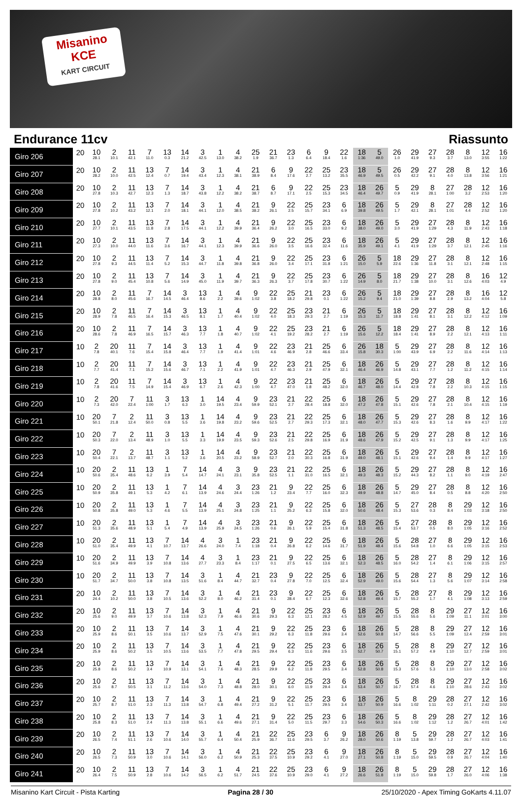Misanino
KCE
KART CIRCUIT
Endurance 11cv Riassunto
| Giro 206 | 20 | 10 28.1 | 2 10.1 | 11 42.1 | 7 11.0 | 13 0.3 | 14 21.2 | 3 42.5 | 1 13.0 | 4 38.2 | 25 1.9 | 21 36.7 | 23 1.3 | 6 6.4 | 9 18.4 | 22 1.6 | 18 1:36 | 5 49.0 | 26 1.0 | 29 41.9 | 27 9.3 | 28 3.7 | 8 13.0 | 12 3:55 | 16 1:22 |
| Giro 207 | 20 | 10 28.2 | 2 10.0 | 11 42.5 | 13 12.4 | 7 0.7 | 14 19.4 | 3 43.4 | 1 12.3 | 4 38.1 | 21 38.9 | 6 8.4 | 9 17.6 | 22 2.7 | 25 13.2 | 23 35.5 | 18 46.9 | 5 49.5 | 26 0.5 | 29 42.2 | 27 9.1 | 28 4.0 | 8 13.8 | 12 3:56 | 16 1:21 |
| Giro 208 | 20 | 10 27.8 | 2 10.3 | 11 42.7 | 13 12.3 | 7 1.3 | 14 18.7 | 3 43.8 | 1 12.2 | 4 38.2 | 21 38.7 | 6 8.7 | 9 17.1 | 22 2.5 | 25 15.3 | 23 34.5 | 18 46.4 | 26 49.7 | 5 0.9 | 29 41.9 | 8 28.1 | 27 1:00 | 28 3.2 | 12 2:53 | 16 1:20 |
| Giro 209 | 20 | 10 27.8 | 2 10.2 | 11 43.2 | 13 12.1 | 7 2.0 | 14 18.1 | 3 44.1 | 1 12.0 | 4 38.5 | 21 38.2 | 9 26.1 | 22 2.5 | 25 15.7 | 23 34.1 | 6 6.9 | 18 39.8 | 26 49.5 | 5 1.7 | 29 42.1 | 8 28.1 | 27 1:01 | 28 4.4 | 12 2:52 | 16 1:20 |
| Giro 210 | 20 | 10 27.7 | 2 10.1 | 11 43.5 | 13 11.8 | 7 2.8 | 14 17.5 | 3 44.1 | 1 12.2 | 4 39.9 | 21 36.4 | 9 26.2 | 22 3.0 | 25 16.5 | 23 33.0 | 6 9.2 | 18 38.0 | 26 49.0 | 5 3.0 | 29 41.9 | 27 1:29 | 28 4.3 | 8 11.9 | 12 2:43 | 16 1:18 |
| Giro 211 | 20 | 10 27.3 | 2 10.0 | 11 44.0 | 13 11.6 | 7 3.6 | 14 16.7 | 3 44.1 | 1 12.3 | 4 39.9 | 21 36.6 | 9 26.0 | 22 3.5 | 25 16.6 | 23 32.4 | 6 11.6 | 18 35.9 | 26 49.1 | 5 4.1 | 29 41.9 | 27 1:29 | 28 3.7 | 8 12.1 | 12 2:45 | 16 1:16 |
| Giro 212 | 20 | 10 27.8 | 2 9.3 | 11 44.5 | 13 11.4 | 7 5.2 | 14 15.3 | 3 44.7 | 1 11.8 | 4 39.8 | 21 36.8 | 9 26.0 | 22 3.4 | 25 17.1 | 23 31.8 | 6 1:21 | 26 15.0 | 5 5.9 | 18 22.6 | 29 1:36 | 27 11.8 | 28 3.1 | 8 12.1 | 12 2:48 | 16 1:15 |
| Giro 213 | 20 | 10 27.8 | 2 9.0 | 11 45.4 | 13 10.8 | 7 5.6 | 14 14.9 | 3 45.0 | 1 11.9 | 4 39.7 | 21 36.3 | 9 26.3 | 22 3.7 | 25 17.8 | 23 30.7 | 6 1:22 | 26 14.9 | 5 8.0 | 18 21.7 | 29 1:38 | 27 10.0 | 28 3.1 | 8 12.6 | 16 4:03 | 12 4.9 |
| Giro 214 | 20 | 10 28.8 | 2 8.0 | 11 45.6 | 7 16.7 | 14 14.5 | 3 46.4 | 13 8.6 | 1 2.2 | 4 39.6 | 9 1:02 | 22 3.8 | 25 18.2 | 21 29.8 | 23 0.1 | 6 1:22 | 26 15.2 | 5 9.4 | 18 21.0 | 29 1:39 | 27 8.8 | 28 2.9 | 8 13.2 | 16 4:04 | 12 5.8 |
| Giro 215 | 20 | 10 28.9 | 2 7.8 | 11 46.5 | 7 16.4 | 14 15.3 | 3 46.5 | 13 8.1 | 1 1.7 | 4 40.4 | 9 1:02 | 22 4.0 | 25 18.3 | 23 29.3 | 21 2.7 | 6 1:19 | 26 15.3 | 5 11.7 | 18 18.8 | 29 1:41 | 27 8.1 | 28 3.1 | 8 12.2 | 12 4:12 | 16 1:09 |
| Giro 216 | 20 | 10 28.6 | 2 7.8 | 11 46.9 | 7 16.5 | 14 15.7 | 3 46.3 | 13 7.7 | 1 1.8 | 4 40.7 | 9 1:02 | 22 4.1 | 25 19.2 | 23 28.2 | 21 2.7 | 6 1:19 | 26 15.6 | 5 12.2 | 18 18.4 | 29 1:41 | 27 8.9 | 28 2.2 | 8 12.1 | 12 4:13 | 16 1:11 |
| Giro 217 | 10 | 2 7.8 | 20 40.1 | 11 7.6 | 7 15.4 | 14 15.8 | 3 46.4 | 13 7.7 | 1 1.9 | 4 41.4 | 9 1:01 | 22 4.6 | 23 46.9 | 21 2.8 | 25 46.6 | 6 33.4 | 26 15.8 | 18 30.3 | 5 1:00 | 29 43.9 | 27 6.9 | 28 2.2 | 8 11.6 | 12 4:14 | 16 1:13 |
| Giro 218 | 10 | 2 7.7 | 20 41.4 | 11 7.1 | 7 15.2 | 14 15.6 | 3 46.7 | 13 7.1 | 1 2.2 | 4 41.9 | 9 1:01 | 22 4.7 | 23 46.3 | 21 2.9 | 25 47.9 | 6 32.1 | 18 46.4 | 26 46.9 | 5 14.8 | 29 43.1 | 27 7.7 | 28 1.2 | 8 11.2 | 12 4:15 | 16 1:14 |
| Giro 219 | 10 | 2 7.8 | 20 41.6 | 11 7.5 | 7 14.9 | 14 15.4 | 3 46.9 | 13 6.7 | 1 2.6 | 4 42.3 | 9 1:00 | 22 4.7 | 23 47.0 | 21 1.8 | 25 48.2 | 6 32.0 | 18 46.7 | 26 48.0 | 5 14.4 | 29 42.8 | 27 7.8 | 28 2.2 | 8 10.3 | 12 4:15 | 16 1:15 |
| Giro 220 | 10 | 2 7.3 | 20 42.0 | 7 22.4 | 11 1:00 | 3 1.7 | 13 6.3 | 1 3.0 | 14 19.5 | 4 23.4 | 9 59.9 | 23 52.1 | 21 2.7 | 22 28.4 | 25 18.8 | 6 32.0 | 18 47.2 | 26 47.8 | 5 15.1 | 29 42.6 | 27 7.8 | 28 2.1 | 8 10.4 | 12 4:15 | 16 1:19 |
| Giro 221 | 10 | 20 50.1 | 7 21.8 | 2 12.4 | 11 50.0 | 3 0.8 | 13 5.5 | 1 3.6 | 14 19.8 | 4 23.2 | 9 59.6 | 23 52.5 | 21 2.7 | 22 29.3 | 25 17.3 | 6 32.1 | 18 48.0 | 26 47.7 | 5 15.3 | 29 42.6 | 27 8.3 | 28 1.6 | 8 9.9 | 12 4:17 | 16 1:22 |
| Giro 222 | 10 | 20 50.3 | 7 22.0 | 2 13.4 | 11 48.9 | 3 1.0 | 13 5.5 | 1 3.3 | 14 19.9 | 4 23.5 | 9 59.3 | 23 52.6 | 21 2.5 | 22 29.8 | 25 16.9 | 6 31.9 | 18 48.6 | 26 47.9 | 5 15.2 | 29 42.5 | 27 9.1 | 28 1.3 | 8 9.9 | 12 4:17 | 16 1:25 |
| Giro 223 | 10 | 20 50.4 | 7 22.1 | 2 13.7 | 11 48.7 | 3 1.1 | 13 5.2 | 1 3.6 | 14 20.5 | 4 23.2 | 9 58.9 | 23 52.7 | 21 2.0 | 22 30.3 | 25 16.8 | 6 31.9 | 18 49.0 | 26 48.1 | 5 15.1 | 29 42.6 | 27 9.4 | 28 1.4 | 8 9.9 | 12 4:17 | 16 1:27 |
| Giro 224 | 10 | 20 50.6 | 2 35.4 | 11 48.6 | 13 6.2 | 1 3.9 | 7 5.4 | 14 14.7 | 4 24.1 | 3 23.1 | 9 35.8 | 23 52.5 | 21 1.1 | 22 31.0 | 25 16.5 | 6 32.1 | 18 49.3 | 26 48.3 | 5 15.2 | 29 44.3 | 27 8.2 | 28 1.1 | 8 9.0 | 12 4:19 | 16 2:47 |
| Giro 225 | 10 | 20 50.9 | 2 35.8 | 11 49.1 | 13 5.3 | 1 4.2 | 7 6.1 | 14 13.9 | 4 24.6 | 3 24.4 | 23 1:26 | 21 1.2 | 9 23.4 | 22 7.7 | 25 16.0 | 6 32.3 | 18 49.9 | 26 48.8 | 5 14.7 | 29 45.0 | 27 8.4 | 28 0.5 | 8 8.8 | 12 4:20 | 16 2:50 |
| Giro 226 | 10 | 20 50.8 | 2 35.8 | 11 49.0 | 13 5.3 | 1 4.6 | 7 5.5 | 14 13.9 | 4 25.1 | 3 24.8 | 23 1:25 | 21 1.1 | 9 25.2 | 22 6.3 | 25 15.8 | 6 32.0 | 18 50.6 | 26 48.4 | 5 15.3 | 27 53.6 | 28 0.3 | 8 8.4 | 29 1:03 | 12 3:18 | 16 2:50 |
| Giro 227 | 10 | 20 51.3 | 2 35.6 | 11 48.9 | 13 5.1 | 1 5.4 | 7 4.9 | 14 13.9 | 4 25.9 | 3 24.5 | 23 1:26 | 21 0.6 | 9 26.1 | 22 5.9 | 25 15.4 | 6 31.8 | 18 51.3 | 26 48.5 | 5 15.4 | 27 53.7 | 28 0.5 | 8 8.0 | 29 1:05 | 12 3:16 | 16 2:52 |
| Giro 228 | 10 | 20 51.0 | 2 35.4 | 11 49.9 | 13 4.1 | 7 10.7 | 14 13.7 | 4 26.6 | 3 24.0 | 1 7.4 | 23 1:18 | 21 0.4 | 9 26.8 | 22 6.2 | 25 14.6 | 6 31.7 | 18 51.9 | 26 48.4 | 5 15.6 | 28 54.8 | 27 1.0 | 8 6.6 | 29 1:05 | 12 3:15 | 16 2:53 |
| Giro 229 | 10 | 20 51.6 | 2 34.9 | 11 49.9 | 13 3.9 | 7 10.8 | 14 13.6 | 4 27.7 | 3 23.3 | 1 8.4 | 23 1:17 | 21 0.1 | 9 27.5 | 22 6.5 | 25 13.6 | 6 32.1 | 18 52.3 | 26 48.5 | 5 16.0 | 28 54.2 | 27 1.4 | 8 6.1 | 29 1:06 | 12 3:15 | 16 2:57 |
| Giro 230 | 10 | 20 51.7 | 2 34.7 | 11 50.0 | 13 3.8 | 7 10.8 | 14 13.5 | 3 51.6 | 1 8.4 | 4 44.7 | 21 32.7 | 23 0.4 | 9 27.8 | 22 7.0 | 25 12.5 | 6 32.4 | 18 52.9 | 26 49.0 | 5 15.6 | 28 54.4 | 27 1.3 | 8 5.6 | 29 1:07 | 12 3:14 | 16 2:58 |
| Giro 231 | 20 | 10 24.4 | 2 10.2 | 11 50.0 | 13 3.8 | 7 10.5 | 14 13.6 | 3 52.2 | 1 8.0 | 4 46.2 | 21 31.4 | 23 0.1 | 9 28.4 | 22 6.7 | 25 12.3 | 6 32.6 | 18 52.8 | 26 49.4 | 5 15.7 | 28 55.2 | 27 1.7 | 8 4.1 | 29 1:08 | 12 3:13 | 16 2:59 |
| Giro 232 | 20 | 10 25.6 | 2 9.0 | 11 49.9 | 13 3.7 | 7 10.6 | 14 13.8 | 3 52.3 | 1 7.9 | 4 46.6 | 21 30.6 | 9 29.3 | 22 6.3 | 25 12.1 | 23 28.2 | 6 4.5 | 18 52.9 | 26 49.7 | 5 15.5 | 28 55.6 | 8 5.6 | 29 1:09 | 27 11.1 | 12 3:01 | 16 3:00 |
| Giro 233 | 20 | 10 25.9 | 2 8.6 | 11 50.1 | 13 3.5 | 7 10.6 | 14 13.7 | 3 52.9 | 1 7.5 | 4 47.6 | 21 30.1 | 9 29.2 | 22 6.3 | 25 11.8 | 23 29.6 | 6 3.4 | 18 52.6 | 26 50.8 | 5 14.7 | 28 56.6 | 8 5.5 | 29 1:09 | 27 12.4 | 12 2:59 | 16 3:01 |
| Giro 234 | 20 | 10 25.9 | 2 8.6 | 11 50.2 | 13 3.5 | 7 10.5 | 14 13.6 | 3 53.5 | 1 7.7 | 4 47.8 | 21 29.5 | 9 29.4 | 22 6.3 | 25 11.6 | 23 29.6 | 6 3.5 | 18 52.7 | 26 50.7 | 5 15.1 | 28 57.2 | 8 4.9 | 29 1:10 | 27 12.7 | 12 2:59 | 16 3:01 |
| Giro 235 | 20 | 10 25.8 | 2 8.6 | 11 50.2 | 13 3.4 | 7 10.9 | 14 13.1 | 3 54.1 | 1 7.6 | 4 48.3 | 21 28.5 | 9 29.9 | 22 6.2 | 25 11.8 | 23 29.5 | 6 3.4 | 18 52.8 | 26 50.8 | 5 15.3 | 28 57.6 | 8 5.3 | 29 1:10 | 27 13.0 | 12 2:58 | 16 3:02 |
| Giro 236 | 20 | 10 25.6 | 2 8.7 | 11 50.5 | 13 3.1 | 7 11.2 | 14 13.6 | 3 54.0 | 1 7.3 | 4 48.8 | 21 28.0 | 9 30.1 | 22 6.0 | 25 11.9 | 23 29.4 | 6 3.4 | 18 53.4 | 26 50.7 | 5 16.7 | 28 57.4 | 8 4.6 | 29 1:10 | 27 28.6 | 12 2:43 | 16 3:02 |
| Giro 237 | 20 | 10 25.7 | 2 8.7 | 11 51.0 | 13 2.3 | 7 11.3 | 14 13.8 | 3 54.7 | 1 6.8 | 4 49.4 | 21 27.2 | 9 31.2 | 22 5.1 | 25 11.7 | 23 29.5 | 6 3.4 | 18 53.7 | 26 50.9 | 5 16.6 | 8 1:02 | 29 1:11 | 28 0.2 | 27 27.1 | 12 2:42 | 16 3:02 |
| Giro 238 | 20 | 10 25.8 | 2 8.3 | 11 51.0 | 13 2.4 | 7 11.3 | 14 13.8 | 3 55.1 | 1 6.6 | 4 49.6 | 21 27.1 | 9 31.4 | 22 5.0 | 25 11.5 | 23 29.7 | 6 3.3 | 18 54.6 | 26 50.3 | 5 16.6 | 8 1:02 | 29 1:12 | 28 1.2 | 27 26.7 | 12 4:01 | 16 1:42 |
| Giro 239 | 20 | 10 26.5 | 2 7.4 | 11 51.1 | 13 2.6 | 7 10.6 | 14 14.0 | 3 55.7 | 1 6.4 | 4 50.4 | 21 25.9 | 22 36.7 | 25 11.6 | 23 29.5 | 6 3.7 | 9 26.2 | 18 28.0 | 26 50.6 | 8 1:19 | 5 13.8 | 29 59.7 | 28 1.2 | 27 26.7 | 12 4:03 | 16 1:41 |
| Giro 240 | 20 | 10 26.5 | 2 7.3 | 11 50.9 | 13 3.0 | 7 10.6 | 14 14.1 | 3 56.0 | 1 6.2 | 4 50.9 | 21 25.3 | 22 37.5 | 25 10.9 | 23 29.2 | 6 4.1 | 9 27.0 | 18 27.1 | 26 50.8 | 8 1:19 | 5 15.0 | 29 59.5 | 28 0.9 | 27 26.7 | 12 4:04 | 16 1:40 |
| Giro 241 | 20 | 10 26.4 | 2 7.5 | 11 50.9 | 13 2.8 | 7 10.6 | 14 14.2 | 3 56.5 | 1 6.2 | 4 51.7 | 21 24.5 | 22 37.6 | 25 10.9 | 23 29.0 | 6 4.1 | 9 27.2 | 18 26.6 | 26 51.8 | 8 1:19 | 5 15.0 | 29 59.8 | 28 1.7 | 27 26.0 | 12 4:06 | 16 1:38 |
Misanino Kart Circuit - Pista Karting Pagina 28 / 30 25/10/2020 - Apex Timing GoKarts 4.11.07